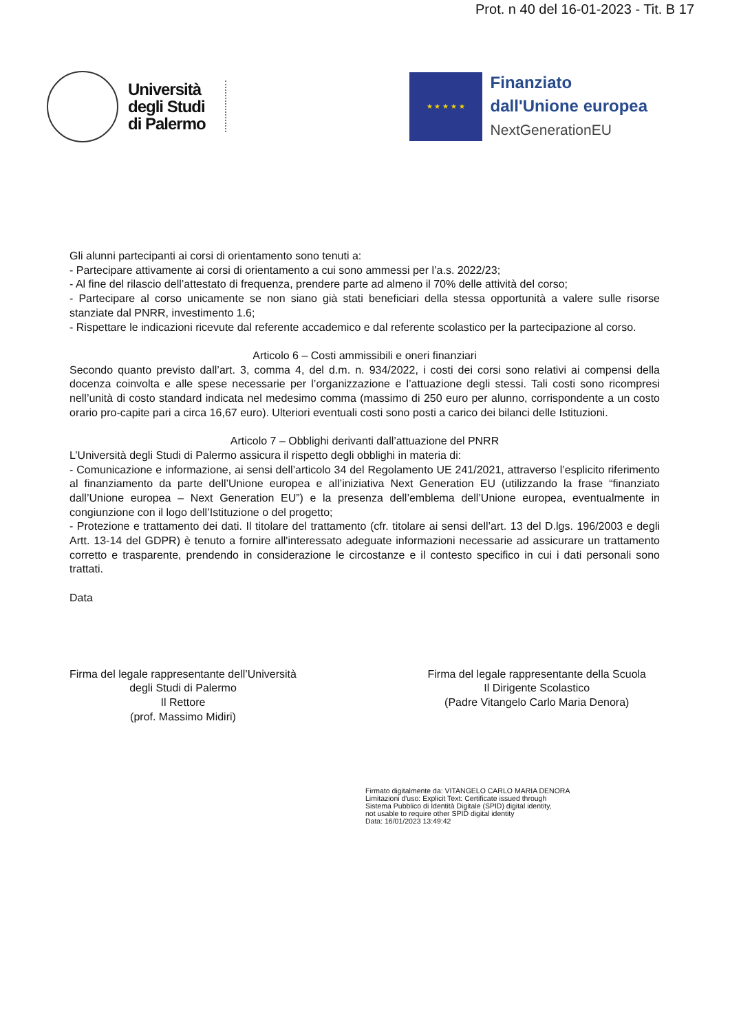Prot. n 40 del 16-01-2023 - Tit. B 17
Università
degli Studi
di Palermo
★ ★ ★ ★ ★
Finanziato
dall'Unione europea
NextGenerationEU
Gli alunni partecipanti ai corsi di orientamento sono tenuti a:
- Partecipare attivamente ai corsi di orientamento a cui sono ammessi per l’a.s. 2022/23;
- Al fine del rilascio dell’attestato di frequenza, prendere parte ad almeno il 70% delle attività del corso;
- Partecipare al corso unicamente se non siano già stati beneficiari della stessa opportunità a valere sulle risorse stanziate dal PNRR, investimento 1.6;
- Rispettare le indicazioni ricevute dal referente accademico e dal referente scolastico per la partecipazione al corso.
Articolo 6 – Costi ammissibili e oneri finanziari
Secondo quanto previsto dall’art. 3, comma 4, del d.m. n. 934/2022, i costi dei corsi sono relativi ai compensi della docenza coinvolta e alle spese necessarie per l’organizzazione e l’attuazione degli stessi. Tali costi sono ricompresi nell’unità di costo standard indicata nel medesimo comma (massimo di 250 euro per alunno, corrispondente a un costo orario pro-capite pari a circa 16,67 euro). Ulteriori eventuali costi sono posti a carico dei bilanci delle Istituzioni.
Articolo 7 – Obblighi derivanti dall’attuazione del PNRR
L’Università degli Studi di Palermo assicura il rispetto degli obblighi in materia di:
- Comunicazione e informazione, ai sensi dell’articolo 34 del Regolamento UE 241/2021, attraverso l’esplicito riferimento al finanziamento da parte dell’Unione europea e all’iniziativa Next Generation EU (utilizzando la frase “finanziato dall’Unione europea – Next Generation EU”) e la presenza dell’emblema dell’Unione europea, eventualmente in congiunzione con il logo dell’Istituzione o del progetto;
- Protezione e trattamento dei dati. Il titolare del trattamento (cfr. titolare ai sensi dell’art. 13 del D.lgs. 196/2003 e degli Artt. 13-14 del GDPR) è tenuto a fornire all'interessato adeguate informazioni necessarie ad assicurare un trattamento corretto e trasparente, prendendo in considerazione le circostanze e il contesto specifico in cui i dati personali sono trattati.
Data
Firma del legale rappresentante dell’Università
degli Studi di Palermo
Il Rettore
(prof. Massimo Midiri)
Firma del legale rappresentante della Scuola
Il Dirigente Scolastico
(Padre Vitangelo Carlo Maria Denora)
Firmato digitalmente da: VITANGELO CARLO MARIA DENORA
Limitazioni d'uso: Explicit Text: Certificate issued through
Sistema Pubblico di Identità Digitale (SPID) digital identity,
not usable to require other SPID digital identity
Data: 16/01/2023 13:49:42